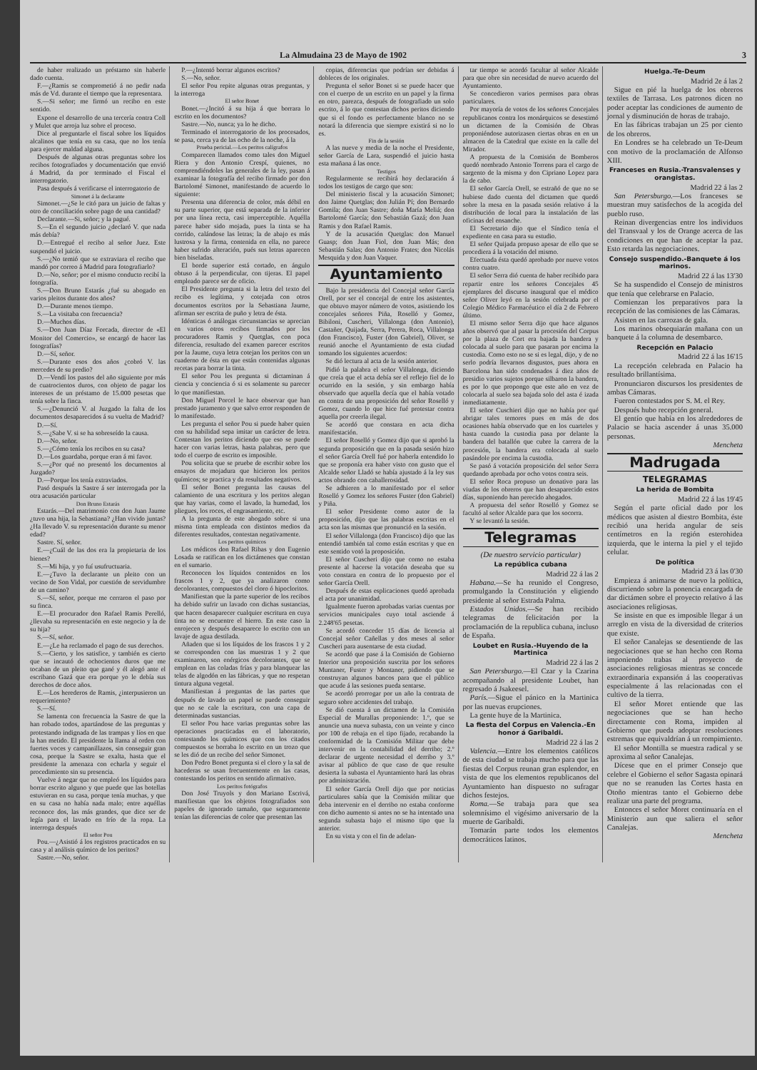La Almudaina 23 de Mayo de 1902 3
de haber realizado un préstamo sin haberle dado cuenta.
F.—¿Ramis se comprometió á no pedir nada más de Vd. durante el tiempo que la representara.
S.—Si señor; me firmó un recibo en este sentido.
Expone el desarrollo de una tercería contra Coll y Mulet que arroja luz sobre el proceso.
Dice al preguntarle el fiscal sobre los líquidos alcalinos que tenía en su casa, que no los tenía para ejercer maldad alguna.
Después de algunas otras preguntas sobre los recibos fotografiados y documentación que envió á Madrid, da por terminado el Fiscal el interrogatorio.
Pasa después á verificarse el interrogatorio de
Simonet á la declarante
Simonet.—¿Se le citó para un juicio de faltas y otro de conciliación sobre pago de una cantidad?
Declarante.—Si, señor; y la pagué.
S.—En el segundo juicio ¿declaró V. que nada más debía?
D.—Entregué el recibo al señor Juez. Este suspendió el juicio.
S.—¿No temió que se extraviara el recibo que mandó por correo á Madrid para fotografiarlo?
D.—No, señor; por el mismo conducto recibí la fotografía.
S.—Don Bruno Estarás ¿fué su abogado en varios pleitos durante dos años?
D.—Durante menos tiempo.
S.—La visitaba con frecuencia?
D.—Muchos días.
S.—Don Juan Díaz Forcada, director de «El Monitor del Comercio», se encargó de hacer las fotografías?
D.—Sí, señor.
S.—Durante esos dos años ¿cobró V. las mercedes de su predio?
D.—Vendí los pastos del año siguiente por más de cuatrocientos duros, con objeto de pagar los intereses de un préstamo de 15.000 pesetas que tenía sobre la finca.
S.—¿Denunció V. al Juzgado la falta de los documentos desaparecidos á su vuelta de Madrid?
D.—Sí.
S.—¿Sabe V. si se ha sobreseído la causa.
D.—No, señor.
S.—¿Cómo tenía los recibos en su casa?
D.—Los guardaba, porque eran á mi favor.
S.—¿Por qué no presentó los documentos al Juzgado?
D.—Porque los tenía extraviados.
Pasó después la Sastre á ser interrogada por la otra acusación particular
Don Bruno Estarás
Estarás.—Del matrimonio con don Juan Jaume ¿tuvo una hija, la Sebastiana? ¿Han vivido juntas? ¿Ha llevado V. su representación durante su menor edad?
Sastre. Sí, señor.
E.—¿Cuál de las dos era la propietaria de los bienes?
S.—Mi hija, y yo fuí usufructuaria.
E.—¿Tuvo la declarante un pleito con un vecino de Son Vidal, por cuestión de servidumbre de un camino?
S.—Sí, señor, porque me cerraron el paso por su finca.
E.—El procurador don Rafael Ramis Perelló, ¿llevaba su representación en este negocio y la de su hija?
S.—Sí, señor.
E.—¿Le ha reclamado el pago de sus derechos.
S.—Cierto, y los satisfice, y también es cierto que se incautó de ochocientos duros que me tocaban de un pleito que gané y él alegó ante el escribano Gazá que era porque yo le debía sus derechos de doce años.
E.—Los herederos de Ramis, ¿interpusieron un requerimiento?
S.—Sí.
Se lamenta con frecuencia la Sastre de que la han robado todos, apartándose de las preguntas y protestando indignada de las trampas y líos en que la han metido. El presidente la llama al orden con fuertes voces y campanillazos, sin conseguir gran cosa, porque la Sastre se exalta, hasta que el presidente la amenaza con echarla y seguir el procedimiento sin su presencia.
Vuelve á negar que no empleó los líquidos para borrar escrito alguno y que puede que las botellas estuvieran en su casa, porque tenía muchas, y que en su casa no había nada malo; entre aquéllas reconoce dos, las más grandes, que dice ser de legía para el lavado en frío de la ropa. La interroga después
El señor Pou
Pou.—¿Asistió á los registros practicados en su casa y al análisis químico de los peritos?
Sastre.—No, señor.
P.—¿Intentó borrar algunos escritos?
S.—No, señor.
El señor Pou repite algunas otras preguntas, y la interroga
El señor Bonet
Bonet.—¿Incitó á su hija á que borrara lo escrito en los documentos?
Sastre.—No, nunca; ya lo he dicho.
Terminado el interrogatorio de los procesados, se pasa, cerca ya de las ocho de la noche, á la
Prueba pericial.—Los peritos calígrafos
Comparecen llamados como tales don Miguel Riera y don Antonio Crespí, quienes, no comprendiéndoles las generales de la ley, pasan á examinar la fotografía del recibo firmado por don Bartolomé Simonet, manifestando de acuerdo lo siguiente:
Presenta una diferencia de color, más débil en su parte superior, que está separada de la inferior por una línea recta, casi imperceptible. Aquélla parece haber sido mojada, pues la tinta se ha corrido, calándose las letras; la de abajo es más lustrosa y la firma, contenida en ella, no parece haber sufrido alteración, pués sus letras aparecen bien biseladas.
El borde superior está cortado, en ángulo obtuso á la perpendicular, con tijeras. El papel empleado parece ser de oficio.
El Presidente pregunta si la letra del texto del recibo es legítima, y cotejada con otros documentos escritos por la Sebastiana Jaume, afirman ser escrita de puño y letra de ésta.
Idénticas ó análogas circunstancias se aprecian en varios otros recibos firmados por los procuradores Ramis y Quetglas, con poca diferencia, resultado del examen parecer escritos por la Jaume, cuya letra cotejan los peritos con un cuaderno de ésta en que están contenidas algunas recetas para borrar la tinta.
El señor Pou les pregunta si dictaminan á ciencia y conciencia ó si es solamente su parecer lo que manifiestan.
Don Miguel Porcel le hace observar que han prestado juramento y que salvo error responden de lo manifestado.
Les pregunta el señor Pou si puede haber quien con su habilidad sepa imitar un carácter de letra. Contestan los peritos diciendo que eso se puede hacer con varias letras, hasta palabras, pero que todo el cuerpo de escrito es imposible.
Pou solicita que se pruebe de escribir sobre los ensayos de mojadura que hicieron los peritos químicos; se practica y da resultados negativos.
El señor Bonet pregunta las causas del calamiento de una escritura y los peritos alegan que hay varias, como el lavado, la humedad, los pliegues, los roces, el engrasamiento, etc.
A la pregunta de este abogado sobre si una misma tinta empleada con distintos medios da diferentes resultados, contestan negativamente.
Los peritos químicos
Los médicos don Rafael Ribas y don Eugenio Losada se ratifican en los dictámenes que constan en el sumario.
Reconocen los líquidos contenidos en los frascos 1 y 2, que ya analizaron como decolorantes, compuestos del cloro ó hipocloritos.
Manifiestan que la parte superior de los recibos ha debido sufrir un lavado con dichas sustancias, que hacen desaparecer cualquier escritura en cuya tinta no se encuentre el hierro. En este caso la enrojecen y después desaparece lo escrito con un lavaje de agua destilada.
Añaden que si los líquidos de los frascos 1 y 2 se corresponden con las muestras 1 y 2 que examinaron, son enérgicos decolorantes, que se emplean en las coladas frías y para blanquear las telas de algodón en las fábricas, y que no respetan tintura alguna vegetal.
Manifiestan á preguntas de las partes que después de lavado un papel se puede conseguir que no se cale la escritura, con una capa de determinadas sustancias.
El señor Pou hace varias preguntas sobre las operaciones practicadas en el laboratorio, contestando los químicos que con los citados compuestos se borraba lo escrito en un trozo que se les dió de un recibo del señor Simonet.
Don Pedro Bonet pregunta si el cloro y la sal de hacederas se usan frecuentemente en las casas, contestando los peritos en sentido afirmativo.
Los peritos fotógrafos
Don José Truyols y don Mariano Escrivá, manifiestan que los objetos fotografiados son papeles de ignorado tamaño, que seguramente tenían las diferencias de color que presentan las
copias, diferencias que podrían ser debidas á dobleces de los originales.
Pregunta el señor Bonet si se puede hacer que con el cuerpo de un escrito en un papel y la firma en otro, parezca, después de fotografiado un solo escrito, á lo que contestan dichos peritos diciendo que si el fondo es perfectamente blanco no se notará la diferencia que siempre existirá si no lo es.
Fin de la sesión
A las nueve y media de la noche el Presidente, señor García de Lara, suspendió el juicio hasta esta mañana á las once.
Testigos
Regularmente se recibirá hoy declaración á todos los testigos de cargo que son:
Del ministerio fiscal y la acusación Simonet; don Jaime Quetglas; don Julián Pí; don Bernardo Gomila; don Juan Sastre; doña María Meliá; don Bartolomé García; don Sebastián Gazá; don Juan Ramis y don Rafael Ramis.
Y de la acusación Quetglas: don Manuel Guasp; don Juan Fiol, don Juan Más; don Sebastián Salas; don Antonio Frates; don Nicolás Mesquida y don Juan Vaquer.
Ayuntamiento
Bajo la presidencia del Concejal señor García Orell, por ser el concejal de entre los asistentes, que obtuvo mayor número de votos, asistiendo los concejales señores Piña, Roselló y Gomez, Bibiloni, Cuscheri, Villalonga (don Antonio), Castañer, Quijada, Serra, Perera, Roca, Villalonga (don Francisco), Fuster (don Gabriel), Oliver, se reunió anoche el Ayuntamiento de esta ciudad tomando los siguientes acuerdos:
Se dió lectura al acta de la sesión anterior.
Pidió la palabra el señor Villalonga, diciendo que creía que el acta debía ser el reflejo fiel de lo ocurrido en la sesión, y sin embargo había observado que aquella decía que el había votado en contra de una proposición del señor Roselló y Gomez, cuando lo que hice fué protestar contra aquella por creerla ilegal.
Se acordó que constara en acta dicha manifestación.
El señor Roselló y Gomez dijo que si aprobó la segunda proposición que en la pasada sesión hizo el señor García Orell fué por haberla entendido lo que se proponía era haber visto con gusto que el Alcalde señor Lladó se había ajustado á la ley sus actos obrando con caballerosidad.
Se adhieren a lo manifestado por el señor Roselló y Gomez los señores Fuster (don Gabriel) y Piña.
El señor Presidente como autor de la proposición, dijo que las palabras escritas en el acta son las mismas que pronunció en la sesión.
El señor Villalonga (don Francisco) dijo que las entendió también tal como están escritas y que en este sentido votó la proposición.
El señor Cuscheri dijo que como no estaba presente al hacerse la votación deseaba que su voto constara en contra de lo propuesto por el señor García Orell.
Después de estas esplicaciones quedó aprobada el acta por unanimidad.
Igualmente fueron aprobadas varias cuentas por servicios municipales cuyo total asciende á 2.248'65 pesetas.
Se acordó conceder 15 días de licencia al Concejal señor Cañellas y dos meses al señor Cuscheri para ausentarse de esta ciudad.
Se acordó que pase á la Comisión de Gobierno Interior una proposición suscrita por los señores Muntaner, Fuster y Montaner, pidiendo que se construyan algunos bancos para que el público que acude á las sesiones pueda sentarse.
Se acordó prorrogar por un año la contrata de seguro sobre accidentes del trabajo.
Se dió cuenta á un dictamen de la Comisión Especial de Murallas proponiendo: 1.º, que se anuncie una nueva subasta, con un veinte y cinco por 100 de rebaja en el tipo fijado, recabando la conformidad de la Comisión Militar que debe intervenir en la contabilidad del derribo; 2.º declarar de urgente necesidad el derribo y 3.º avisar al público de que caso de que resulte desierta la subasta el Ayuntamiento hará las obras por administración.
El señor García Orell dijo que por noticias particulares sabía que la Comisión militar que deba intervenir en el derribo no estaba conforme con dicho aumento si antes no se ha intentado una segunda subasta bajo el mismo tipo que la anterior.
En su vista y con el fin de adelan-
tar tiempo se acordó facultar al señor Alcalde para que obre sin necesidad de nuevo acuerdo del Ayuntamiento.
Se concedieron varios permisos para obras particulares.
Por mayoría de votos de los señores Concejales republicanos contra los monárquicos se desestimó un dictamen de la Comisión de Obras proponiéndose autorizasen ciertas obras en en un almacen de la Catedral que existe en la calle del Mirador.
A propuesta de la Comisión de Bomberos quedó nombrado Antonio Torrens para el cargo de sargento de la misma y don Cipriano Lopez para la de cabo.
El señor García Orell, se estrañó de que no se hubiese dado cuenta del dictamen que quedó sobre la mesa en la pasada sesión relativo á la distribución de local para la instalación de las oficinas del ensanche.
El Secretario dijo que el Síndico tenía el expediente en casa para su estudio.
El señor Quijada propuso apesar de ello que se procediera á la votación del mismo.
Efectuada ésta quedó aprobado por nueve votos contra cuatro.
El señor Serra dió cuenta de haber recibido para repartir entre los señores Concejales 45 ejemplares del discurso inaugural que el médico señor Oliver leyó en la sesión celebrada por el Colegio Médico Farmacéutico el día 2 de Febrero último.
El mismo señor Serra dijo que hace algunos años observó que al pasar la procesión del Corpus por la plaza de Cort era bajada la bandera y colocada al suelo para que pasaran por encima la custodia. Como esto no se si es legal, dijo, y de no serlo podría llevarnos disgustos, pues ahora en Barcelona han sido condenados á diez años de presidio varios sujetos porque silbaron la bandera, es por lo que propongo que este año en vez de colocarla al suelo sea bajada solo del asta é izada inmediatamente.
El señor Cuschieri dijo que no había por qué abrigar tales temores pues en más de dos ocasiones había observado que en los cuarteles y hasta cuando la custodia pasa por delante la bandera del batallón que cubre la carrera de la procesión, la bandera era colocada al suelo pasándole por encima la custodia.
Se pasó á votación proposición del señor Serra quedando aprobada por ocho votos contra seis.
El señor Roca propuso un donativo para las viudas de los obreros que han desaparecido estos días, suponiendo han perecido ahogados.
A propuesta del señor Roselló y Gomez se facultó al señor Alcalde para que los socorra.
Y se levantó la sesión.
Telegramas
(De nuestro servicio particular)
La república cubana
Madrid 22 á las 2
Habana.—Se ha reunido el Congreso, promulgando la Constitución y eligiendo presidente al señor Estrada Palma.
Estados Unidos.—Se han recibido telegramas de felicitación por la proclamación de la republica cubana, incluso de España.
Loubet en Rusia.-Huyendo de la Martinica
Madrid 22 á las 2
San Petersburgo.—El Czar y la Czarina acompañando al presidente Loubet, han regresado á Jsakeesel.
París.—Sigue el pánico en la Martinica por las nuevas erupciones.
La gente huye de la Martinica.
La fiesta del Corpus en Valencia.-En honor á Garibaldi.
Madrid 22 á las 2
Valencia.—Entre los elementos católicos de esta ciudad se trabaja mucho para que las fiestas del Corpus reunan gran esplendor, en vista de que los elementos republicanos del Ayuntamiento han dispuesto no sufragar dichos festejos.
Roma.—Se trabaja para que sea solemnísimo el vigésimo aniversario de la muerte de Garibaldi.
Tomarán parte todos los elementos democráticos latinos.
Huelga.-Te-Deum
Madrid 2e á las 2
Sigue en pié la huelga de los obreros textiles de Tarrasa. Los patronos dicen no poder aceptar las condiciones de aumento de jornal y disminución de horas de trabajo.
En las fábricas trabajan un 25 por ciento de los obreros.
En Londres se ha celebrado un Te-Deum con motivo de la proclamación de Alfonso XIII.
Franceses en Rusia.-Transvalenses y orangistas.
Madrid 22 á las 2
San Petersburgo.—Los franceses se muestran muy satisfechos de la acogida del pueblo ruso.
Reinan divergencias entre los individuos del Transvaal y los de Orange acerca de las condiciones en que han de aceptar la paz. Esto retarda las negociaciones.
Consejo suspendido.-Banquete á los marinos.
Madrid 22 á las 13'30
Se ha suspendido el Consejo de ministros que tenía que celebrarse en Palacio.
Comienzan los preparativos para la recepción de las comisiones de las Cámaras.
Asisten en las carrozas de gala.
Los marinos obsequiarán mañana con un banquete á la columna de desembarco.
Recepción en Palacio
Madrid 22 á las 16'15
La recepción celebrada en Palacio ha resultado brillantísima.
Pronunciaron discursos los presidentes de ambas Cámaras.
Fueron contestados por S. M. el Rey.
Después hubo recepción general.
El gentío que había en los alrededores de Palacio se hacia ascender á unas 35.000 personas.
Mencheta
Madrugada
TELEGRAMAS
La herida de Bombita
Madrid 22 á las 19'45
Según el parte oficial dado por los médicos que asisten al diestro Bombita, éste recibió una herida angular de seis centímetros en la región esterohidea izquierda, que le interna la piel y el tejido celular.
De política
Madrid 23 á las 0'30
Empieza á animarse de nuevo la política, discurriendo sobre la ponencia encargada de dar dictámen sobre el proyecto relativo á las asociaciones religiosas.
Se insiste en que es imposible llegar á un arreglo en vista de la diversidad de criterios que existe.
El señor Canalejas se desentiende de las negociaciones que se han hecho con Roma imponiendo trabas al proyecto de asociaciones religiosas mientras se concede extraordinaria expansión á las cooperativas especialmente á las relacionadas con el cultivo de la tierra.
El señor Moret entiende que las negociaciones que se han hecho directamente con Roma, impiden al Gobierno que pueda adoptar resoluciones estremas que equivaldrían á un rompimiento.
El señor Montilla se muestra radical y se aproxima al señor Canalejas.
Dícese que en el primer Consejo que celebre el Gobierno el señor Sagasta opinará que no se reanuden las Cortes hasta en Otoño mientras tanto el Gobierno debe realizar una parte del programa.
Entonces el señor Moret continuaría en el Ministerio aun que saliera el señor Canalejas.
Mencheta